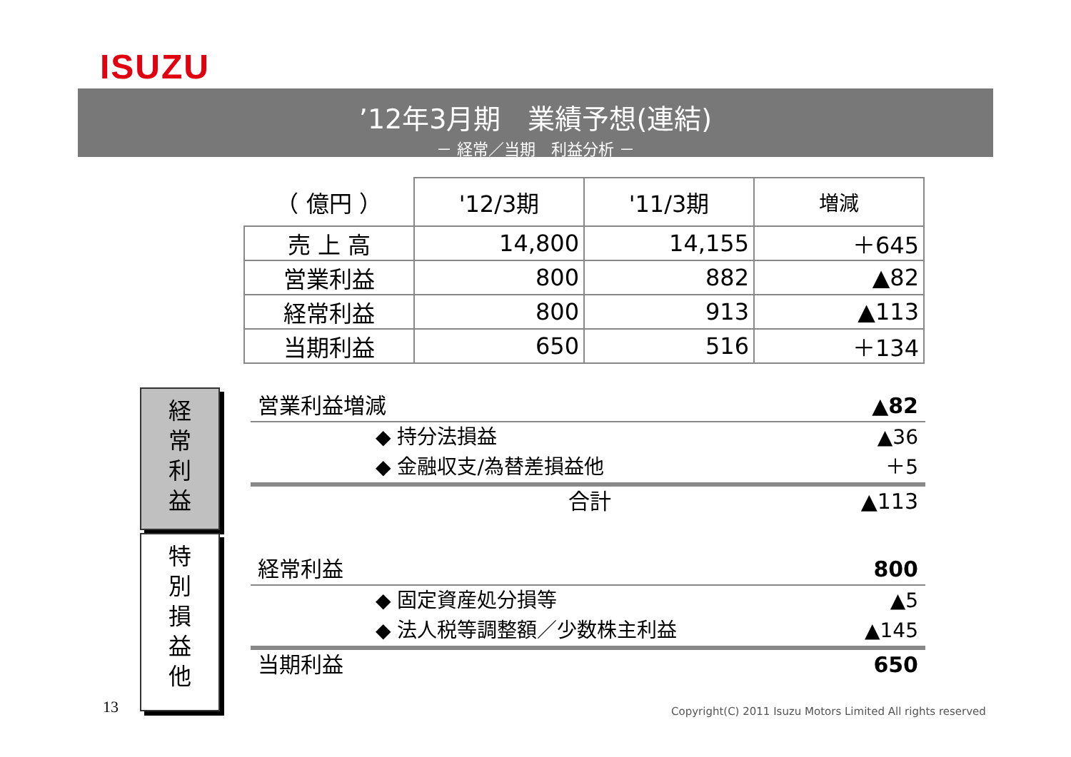ISUZU
’12年3月期　業績予想(連結)
－ 経常／当期　利益分析 －
| （ 億円 ） | '12/3期 | '11/3期 | 増減 |
| --- | --- | --- | --- |
| 売 上 高 | 14,800 | 14,155 | ＋645 |
| 営業利益 | 800 | 882 | ▲82 |
| 経常利益 | 800 | 913 | ▲113 |
| 当期利益 | 650 | 516 | ＋134 |
経
常
利
益
特
別
損
益
他
営業利益増減 ▲82
◆ 持分法損益 ▲36
◆ 金融収支/為替差損益他 ＋5
合計 ▲113
経常利益 800
◆ 固定資産処分損等 ▲5
◆ 法人税等調整額／少数株主利益 ▲145
当期利益 650
13
Copyright(C) 2011 Isuzu Motors Limited All rights reserved